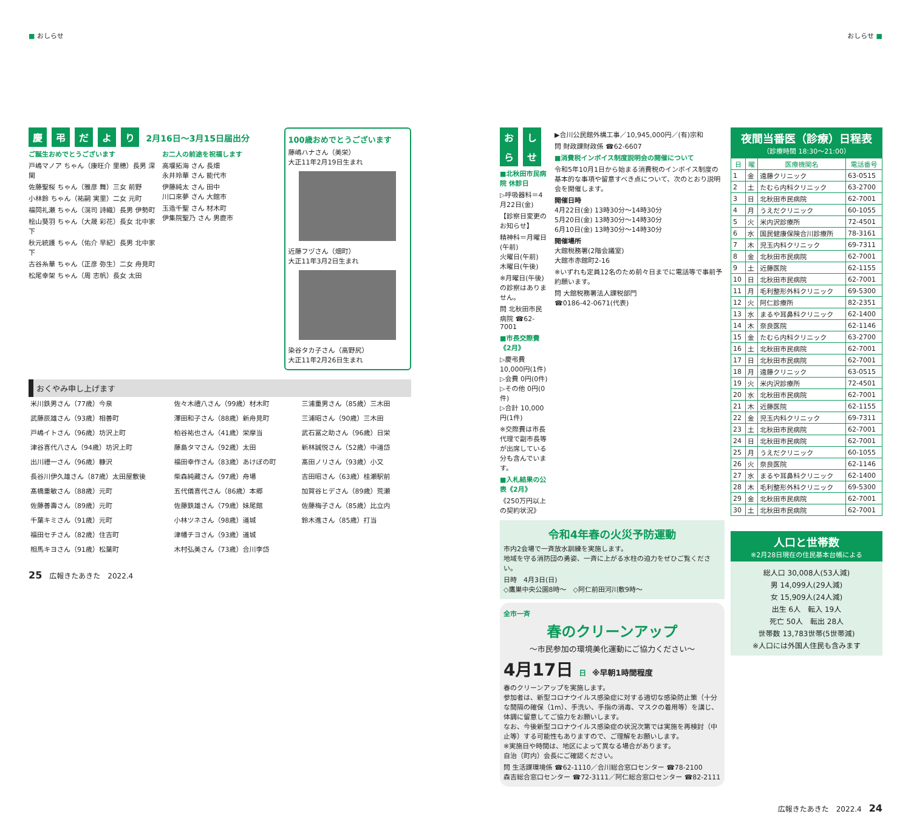■ おしらせ
慶弔だより 2月16日～3月15日届出分
ご誕生おめでとうございます
戸嶋マノア ちゃん（康旺介 里穂）長男 深関
佐藤聖桜 ちゃん（雅彦 舞）三女 前野
小林鈴 ちゃん（祐嗣 実里）二女 元町
福岡礼瀬 ちゃん（滉司 詩織）長男 伊勢町
桧山葵羽 ちゃん（大晟 彩花）長女 北中家下
秋元統護 ちゃん（佑介 早紀）長男 北中家下
古谷糸華 ちゃん（正彦 弥生）二女 舟見町
松尾幸架 ちゃん（周 志帆）長女 太田
お二人の前途を祝福します
高堰拓海 さん 長畑
永井玲華 さん 能代市
伊藤純太 さん 田中
川口來夢 さん 大館市
玉造千聖 さん 材木町
伊集院聖乃 さん 男鹿市
100歳おめでとうございます
藤嶋ハナさん（美栄）
大正11年2月19日生まれ
近藤フヅさん（畑町）
大正11年3月2日生まれ
染谷タカ子さん（高野尻）
大正11年2月26日生まれ
おくやみ申し上げます
| 米川鉄男さん（77歳）今泉 | 佐々木禮八さん（99歳）材木町 | 三浦重男さん（85歳）三木田 |
| 武藤辰雄さん（93歳）相善町 | 澤田和子さん（88歳）新舟見町 | 三浦昭さん（90歳）三木田 |
| 戸嶋イトさん（96歳）坊沢上町 | 柏谷祐也さん（41歳）栄摩当 | 武石冨之助さん（96歳）日栄 |
| 津谷喜代八さん（94歳）坊沢上町 | 藤島タマさん（92歳）太田 | 新林誠悦さん（52歳）中道岱 |
| 出川禮一さん（96歳）糠沢 | 福田幸作さん（83歳）あけぼの町 | 髙田ノリさん（93歳）小又 |
| 長谷川伊久雄さん（87歳）太田屋敷後 | 柴森純藏さん（97歳）舟場 | 吉田昭さん（63歳）桂瀬駅前 |
| 髙橋重敏さん（88歳）元町 | 五代儀喜代さん（86歳）本郷 | 加賀谷ヒデさん（89歳）荒瀬 |
| 佐藤善壽さん（89歳）元町 | 佐藤鉄雄さん（79歳）妹尾館 | 佐藤梅子さん（85歳）比立内 |
| 千葉キミさん（91歳）元町 | 小林ツネさん（98歳）道城 | 鈴木進さん（85歳）打当 |
| 福田セチさん（82歳）住吉町 | 津幡チヨさん（93歳）道城 | |
| 相馬キヨさん（91歳）松葉町 | 木村弘美さん（73歳）合川李岱 | |
25　広報きたあきた　2022.4
おしらせ ■
おしらせ
■北秋田市民病院 休診日
▷呼吸器科＝4月22日(金)
【診察日変更のお知らせ】
精神科＝月曜日(午前)
火曜日(午前)
木曜日(午後)
※月曜日(午後)の診察はありません。
問 北秋田市民病院 ☎62-7001
■市長交際費《2月》
▷慶弔費 10,000円(1件)
▷会費 0円(0件)
▷その他 0円(0件)
▷合計 10,000円(1件)
※交際費は市長代理で副市長等が出席している分も含んでいます。
■入札結果の公表《2月》
《250万円以上の契約状況》
▶合川公民館外構工事／10,945,000円／(有)宗和
問 財政課財政係 ☎62-6607
■消費税インボイス制度説明会の開催について
令和5年10月1日から始まる消費税のインボイス制度の基本的な事項や留意すべき点について、次のとおり説明会を開催します。
開催日時
4月22日(金) 13時30分～14時30分
5月20日(金) 13時30分～14時30分
6月10日(金) 13時30分～14時30分
開催場所
大館税務署(2階会議室)
大館市赤館町2-16
※いずれも定員12名のため前々日までに電話等で事前予約願います。
問 大館税務署法人課税部門
☎0186-42-0671(代表)
令和4年春の火災予防運動
市内2会場で一斉放水訓練を実施します。
地域を守る消防団の勇姿、一斉に上がる水柱の迫力をぜひご覧ください。
日時　4月3日(日)
◇鷹巣中央公園8時～　◇阿仁前田河川敷9時～
全市一斉
春のクリーンアップ
～市民参加の環境美化運動にご協力ください～
4月17日 日 ※早朝1時間程度
春のクリーンアップを実施します。
参加者は、新型コロナウイルス感染症に対する適切な感染防止策（十分な間隔の確保（1m）、手洗い、手指の消毒、マスクの着用等）を講じ、体調に留意してご協力をお願いします。
なお、今後新型コロナウイルス感染症の状況次第では実施を再検討（中止等）する可能性もありますので、ご理解をお願いします。
※実施日や時間は、地区によって異なる場合があります。
自治（町内）会長にご確認ください。
問 生活課環境係 ☎62-1110／合川総合窓口センター ☎78-2100
森吉総合窓口センター ☎72-3111／阿仁総合窓口センター ☎82-2111
夜間当番医（診療）日程表
（診療時間 18:30～21:00）
| 日 | 曜 | 医療機関名 | 電話番号 |
| --- | --- | --- | --- |
| 1 | 金 | 遠藤クリニック | 63-0515 |
| 2 | 土 | たむら内科クリニック | 63-2700 |
| 3 | 日 | 北秋田市民病院 | 62-7001 |
| 4 | 月 | うえだクリニック | 60-1055 |
| 5 | 火 | 米内沢診療所 | 72-4501 |
| 6 | 水 | 国民健康保険合川診療所 | 78-3161 |
| 7 | 木 | 児玉内科クリニック | 69-7311 |
| 8 | 金 | 北秋田市民病院 | 62-7001 |
| 9 | 土 | 近藤医院 | 62-1155 |
| 10 | 日 | 北秋田市民病院 | 62-7001 |
| 11 | 月 | 毛利整形外科クリニック | 69-5300 |
| 12 | 火 | 阿仁診療所 | 82-2351 |
| 13 | 水 | まるや耳鼻科クリニック | 62-1400 |
| 14 | 木 | 奈良医院 | 62-1146 |
| 15 | 金 | たむら内科クリニック | 63-2700 |
| 16 | 土 | 北秋田市民病院 | 62-7001 |
| 17 | 日 | 北秋田市民病院 | 62-7001 |
| 18 | 月 | 遠藤クリニック | 63-0515 |
| 19 | 火 | 米内沢診療所 | 72-4501 |
| 20 | 水 | 北秋田市民病院 | 62-7001 |
| 21 | 木 | 近藤医院 | 62-1155 |
| 22 | 金 | 児玉内科クリニック | 69-7311 |
| 23 | 土 | 北秋田市民病院 | 62-7001 |
| 24 | 日 | 北秋田市民病院 | 62-7001 |
| 25 | 月 | うえだクリニック | 60-1055 |
| 26 | 火 | 奈良医院 | 62-1146 |
| 27 | 水 | まるや耳鼻科クリニック | 62-1400 |
| 28 | 木 | 毛利整形外科クリニック | 69-5300 |
| 29 | 金 | 北秋田市民病院 | 62-7001 |
| 30 | 土 | 北秋田市民病院 | 62-7001 |
人口と世帯数
※2月28日現在の住民基本台帳による
総人口 30,008人(53人減)
男 14,099人(29人減)
女 15,909人(24人減)
出生 6人　転入 19人
死亡 50人　転出 28人
世帯数 13,783世帯(5世帯減)
※人口には外国人住民も含みます
広報きたあきた　2022.4　24